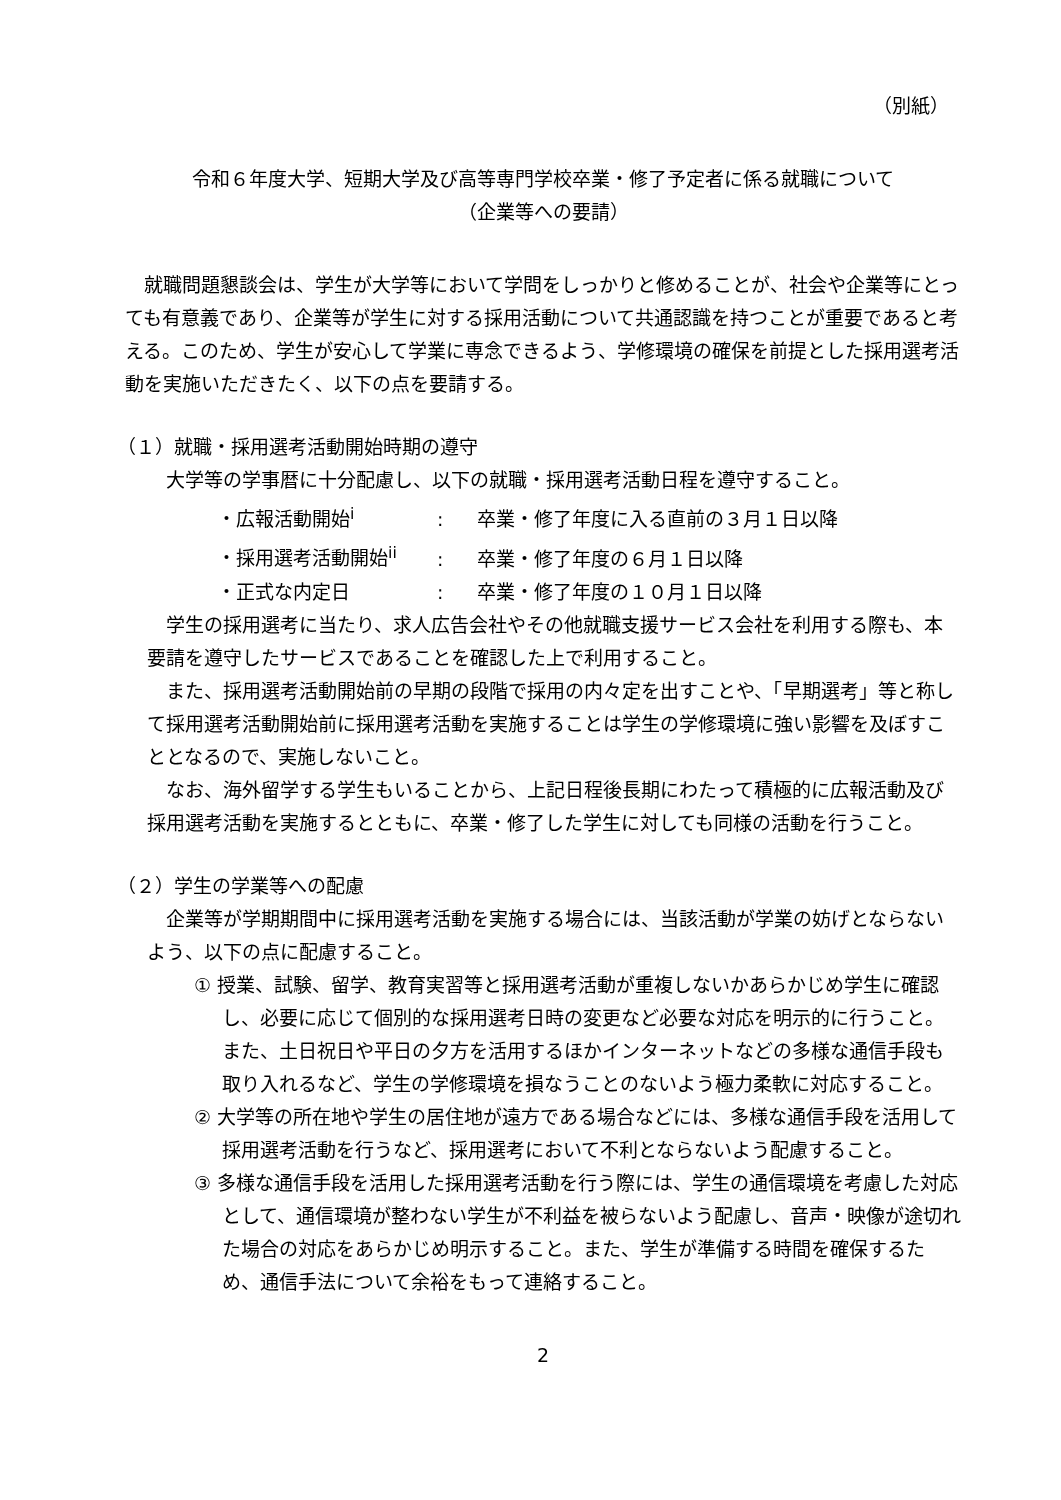（別紙）
令和６年度大学、短期大学及び高等専門学校卒業・修了予定者に係る就職について
（企業等への要請）
就職問題懇談会は、学生が大学等において学問をしっかりと修めることが、社会や企業等にとっても有意義であり、企業等が学生に対する採用活動について共通認識を持つことが重要であると考える。このため、学生が安心して学業に専念できるよう、学修環境の確保を前提とした採用選考活動を実施いただきたく、以下の点を要請する。
（１）就職・採用選考活動開始時期の遵守
大学等の学事暦に十分配慮し、以下の就職・採用選考活動日程を遵守すること。
・広報活動開始<sup>i</sup>: 卒業・修了年度に入る直前の３月１日以降
・採用選考活動開始<sup>ii</sup>: 卒業・修了年度の６月１日以降
・正式な内定日: 卒業・修了年度の１０月１日以降
学生の採用選考に当たり、求人広告会社やその他就職支援サービス会社を利用する際も、本要請を遵守したサービスであることを確認した上で利用すること。
また、採用選考活動開始前の早期の段階で採用の内々定を出すことや、「早期選考」等と称して採用選考活動開始前に採用選考活動を実施することは学生の学修環境に強い影響を及ぼすこととなるので、実施しないこと。
なお、海外留学する学生もいることから、上記日程後長期にわたって積極的に広報活動及び採用選考活動を実施するとともに、卒業・修了した学生に対しても同様の活動を行うこと。
（２）学生の学業等への配慮
企業等が学期期間中に採用選考活動を実施する場合には、当該活動が学業の妨げとならないよう、以下の点に配慮すること。
① 授業、試験、留学、教育実習等と採用選考活動が重複しないかあらかじめ学生に確認し、必要に応じて個別的な採用選考日時の変更など必要な対応を明示的に行うこと。また、土日祝日や平日の夕方を活用するほかインターネットなどの多様な通信手段も取り入れるなど、学生の学修環境を損なうことのないよう極力柔軟に対応すること。
② 大学等の所在地や学生の居住地が遠方である場合などには、多様な通信手段を活用して採用選考活動を行うなど、採用選考において不利とならないよう配慮すること。
③ 多様な通信手段を活用した採用選考活動を行う際には、学生の通信環境を考慮した対応として、通信環境が整わない学生が不利益を被らないよう配慮し、音声・映像が途切れた場合の対応をあらかじめ明示すること。また、学生が準備する時間を確保するため、通信手法について余裕をもって連絡すること。
2